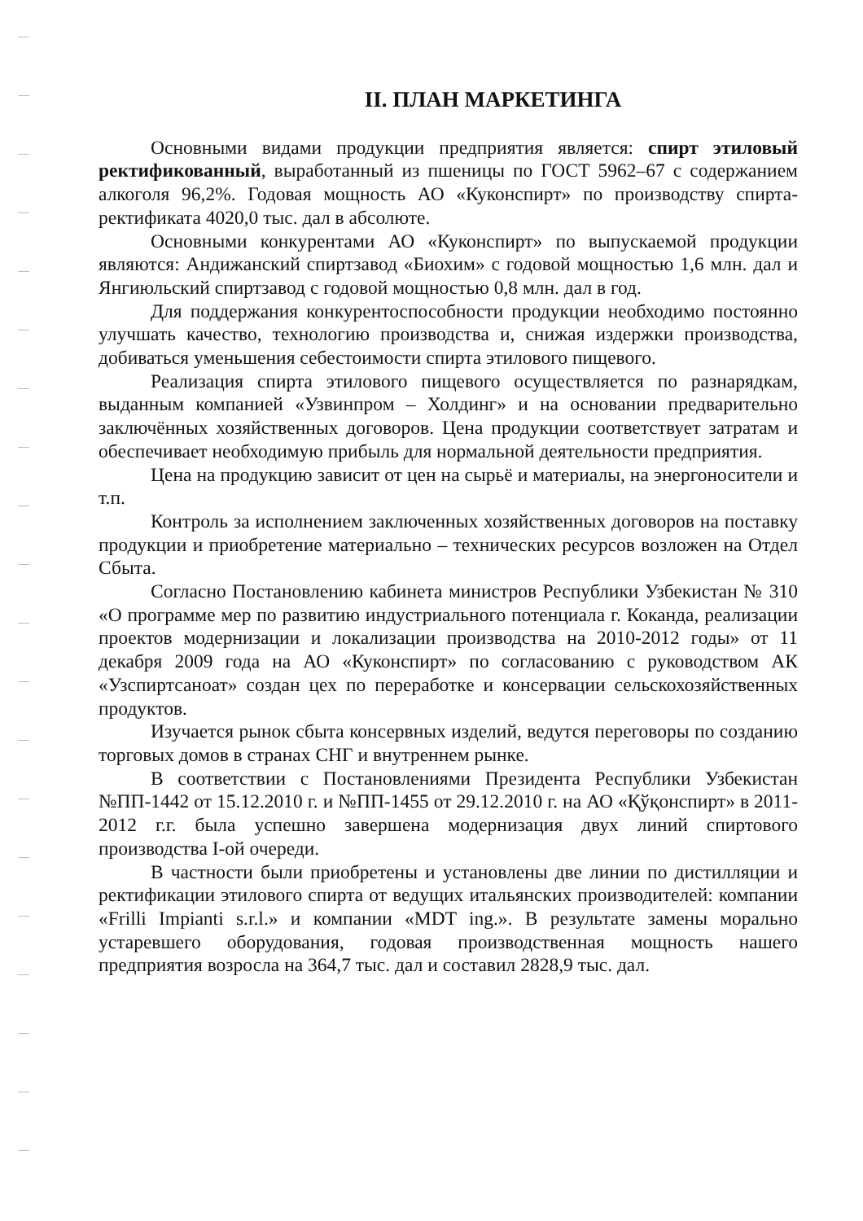II. ПЛАН МАРКЕТИНГА
Основными видами продукции предприятия является: спирт этиловый ректификованный, выработанный из пшеницы по ГОСТ 5962–67 с содержанием алкоголя 96,2%. Годовая мощность АО «Куконспирт» по производству спирта-ректификата 4020,0 тыс. дал в абсолюте.
Основными конкурентами АО «Куконспирт» по выпускаемой продукции являются: Андижанский спиртзавод «Биохим» с годовой мощностью 1,6 млн. дал и Янгиюльский спиртзавод с годовой мощностью 0,8 млн. дал в год.
Для поддержания конкурентоспособности продукции необходимо постоянно улучшать качество, технологию производства и, снижая издержки производства, добиваться уменьшения себестоимости спирта этилового пищевого.
Реализация спирта этилового пищевого осуществляется по разнарядкам, выданным компанией «Узвинпром – Холдинг» и на основании предварительно заключённых хозяйственных договоров. Цена продукции соответствует затратам и обеспечивает необходимую прибыль для нормальной деятельности предприятия.
Цена на продукцию зависит от цен на сырьё и материалы, на энергоносители и т.п.
Контроль за исполнением заключенных хозяйственных договоров на поставку продукции и приобретение материально – технических ресурсов возложен на Отдел Сбыта.
Согласно Постановлению кабинета министров Республики Узбекистан № 310 «О программе мер по развитию индустриального потенциала г. Коканда, реализации проектов модернизации и локализации производства на 2010-2012 годы» от 11 декабря 2009 года на АО «Куконспирт» по согласованию с руководством АК «Узспиртсаноат» создан цех по переработке и консервации сельскохозяйственных продуктов.
Изучается рынок сбыта консервных изделий, ведутся переговоры по созданию торговых домов в странах СНГ и внутреннем рынке.
В соответствии с Постановлениями Президента Республики Узбекистан №ПП-1442 от 15.12.2010 г. и №ПП-1455 от 29.12.2010 г. на АО «Қўқонспирт» в 2011-2012 г.г. была успешно завершена модернизация двух линий спиртового производства I-ой очереди.
В частности были приобретены и установлены две линии по дистилляции и ректификации этилового спирта от ведущих итальянских производителей: компании «Frilli Impianti s.r.l.» и компании «MDT ing.». В результате замены морально устаревшего оборудования, годовая производственная мощность нашего предприятия возросла на 364,7 тыс. дал и составил 2828,9 тыс. дал.